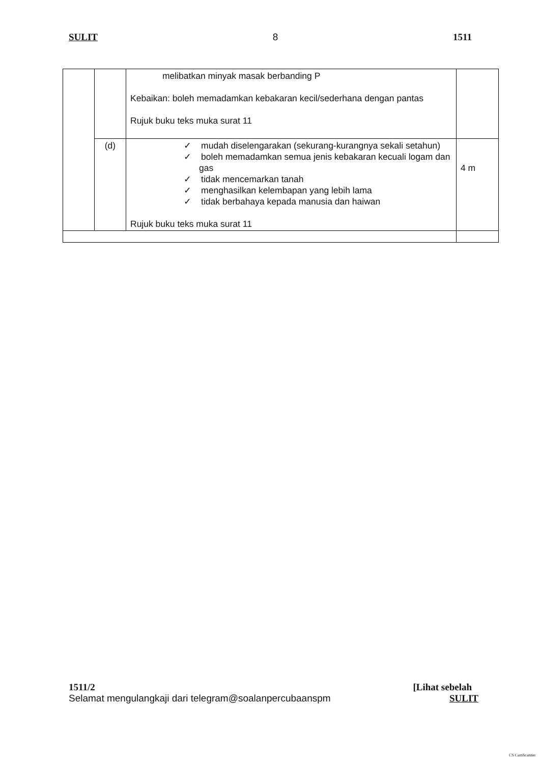SULIT 8 1511
| | | melibatkan minyak masak berbanding P Kebaikan: boleh memadamkan kebakaran kecil/sederhana dengan pantas Rujuk buku teks muka surat 11 | |
| | (d) | ✓ mudah diselengarakan (sekurang-kurangnya sekali setahun) ✓ boleh memadamkan semua jenis kebakaran kecuali logam dan gas ✓ tidak mencemarkan tanah ✓ menghasilkan kelembapan yang lebih lama ✓ tidak berbahaya kepada manusia dan haiwan Rujuk buku teks muka surat 11 | 4 m |
1511/2 [Lihat sebelah
Selamat mengulangkaji dari telegram@soalanpercubaanspm SULIT
CS CamScanner